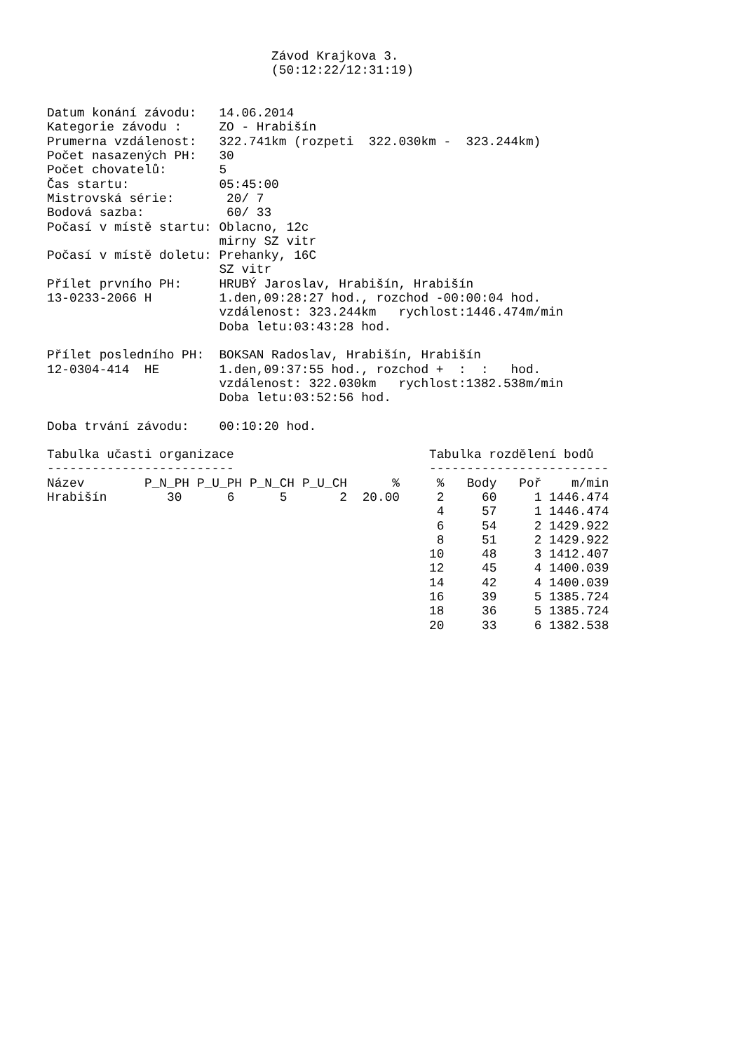Závod Krajkova 3.
                              (50:12:22/12:31:19)


Datum konání závodu:   14.06.2014
Kategorie závodu :     ZO - Hrabišín
Prumerna vzdálenost:   322.741km (rozpeti  322.030km -  323.244km)
Počet nasazených PH:   30
Počet chovatelů:       5
Čas startu:            05:45:00
Mistrovská série:       20/ 7
Bodová sazba:           60/ 33
Počasí v místě startu: Oblacno, 12c
                       mirny SZ vitr
Počasí v místě doletu: Prehanky, 16C
                       SZ vitr
Přílet prvního PH:     HRUBÝ Jaroslav, Hrabišín, Hrabišín
13-0233-2066 H         1.den,09:28:27 hod., rozchod -00:00:04 hod.
                       vzdálenost: 323.244km   rychlost:1446.474m/min
                       Doba letu:03:43:28 hod.

Přílet posledního PH:  BOKSAN Radoslav, Hrabišín, Hrabišín
12-0304-414  HE        1.den,09:37:55 hod., rozchod +  :  :   hod.
                       vzdálenost: 322.030km   rychlost:1382.538m/min
                       Doba letu:03:52:56 hod.

Doba trvání závodu:    00:10:20 hod.
Tabulka učasti organizace
-------------------------
| Název | P_N_PH | P_U_PH | P_N_CH | P_U_CH | % |
| --- | --- | --- | --- | --- | --- |
| Hrabišín | 30 | 6 | 5 | 2 | 20.00 |
Tabulka rozdělení bodů
------------------------
| % | Body | Poř | m/min |
| --- | --- | --- | --- |
| 2 | 60 | 1 | 1446.474 |
| 4 | 57 | 1 | 1446.474 |
| 6 | 54 | 2 | 1429.922 |
| 8 | 51 | 2 | 1429.922 |
| 10 | 48 | 3 | 1412.407 |
| 12 | 45 | 4 | 1400.039 |
| 14 | 42 | 4 | 1400.039 |
| 16 | 39 | 5 | 1385.724 |
| 18 | 36 | 5 | 1385.724 |
| 20 | 33 | 6 | 1382.538 |